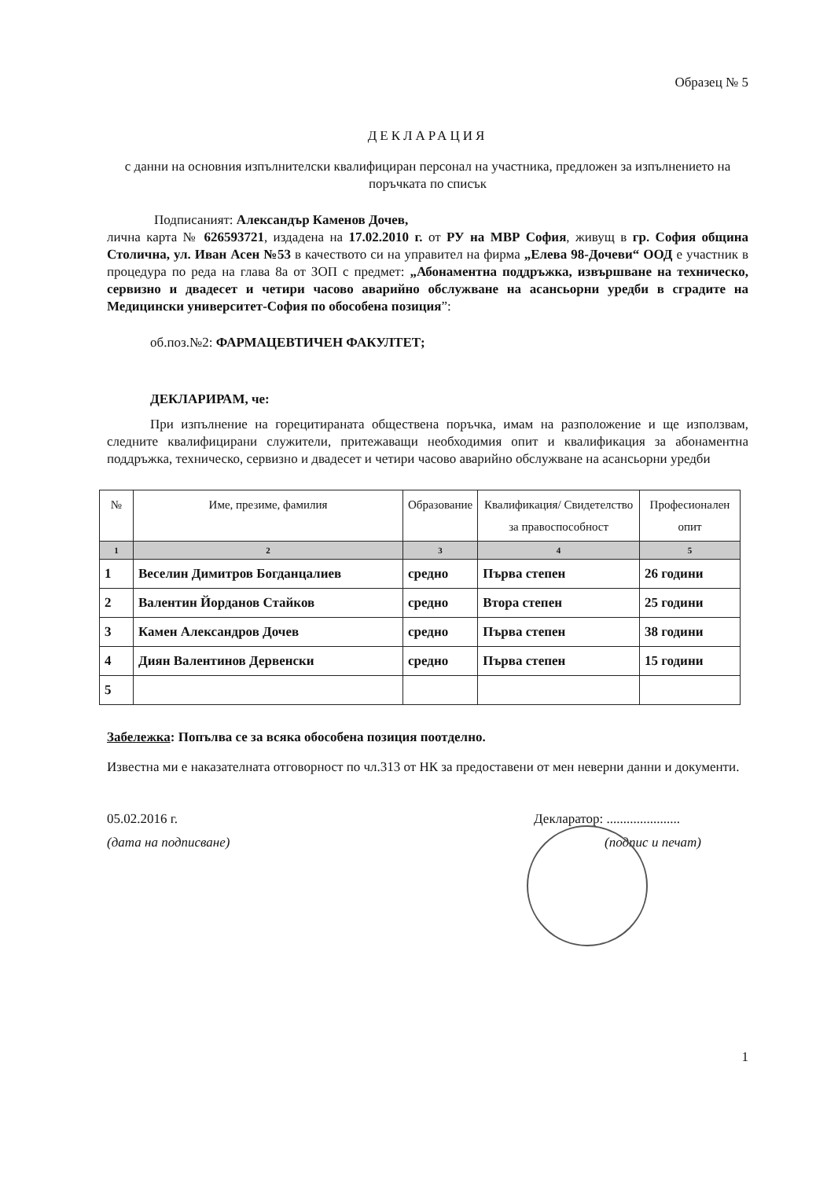Образец № 5
ДЕКЛАРАЦИЯ
с данни на основния изпълнителски квалифициран персонал на участника, предложен за изпълнението на поръчката по списък
Подписаният: Александър Каменов Дочев,
лична карта № 626593721, издадена на 17.02.2010 г. от РУ на МВР София, живущ в гр. София община Столична, ул. Иван Асен №53 в качеството си на управител на фирма „Елева 98-Дочеви“ ООД е участник в процедура по реда на глава 8а от ЗОП с предмет: „Абонаментна поддръжка, извършване на техническо, сервизно и двадесет и четири часово аварийно обслужване на асансьорни уредби в сградите на Медицински университет-София по обособена позиция”:
об.поз.№2: ФАРМАЦЕВТИЧЕН ФАКУЛТЕТ;
ДЕКЛАРИРАМ, че:
При изпълнение на горецитираната обществена поръчка, имам на разположение и ще използвам, следните квалифицирани служители, притежаващи необходимия опит и квалификация за абонаментна поддръжка, техническо, сервизно и двадесет и четири часово аварийно обслужване на асансьорни уредби
| № | Име, презиме, фамилия | Образование | Квалификация/ Свидетелство за правоспособност | Професионален опит |
| --- | --- | --- | --- | --- |
| 1 | 2 | 3 | 4 | 5 |
| 1 | Веселин Димитров Богданцалиев | средно | Първа степен | 26 години |
| 2 | Валентин Йорданов Стайков | средно | Втора степен | 25 години |
| 3 | Камен Александров Дочев | средно | Първа степен | 38 години |
| 4 | Диян Валентинов Дервенски | средно | Първа степен | 15 години |
| 5 | | | | |
Забележка: Попълва се за всяка обособена позиция поотделно.
Известна ми е наказателната отговорност по чл.313 от НК за предоставени от мен неверни данни и документи.
05.02.2016 г.
(дата на подписване)
Декларатор: ......................
(подпис и печат)
1